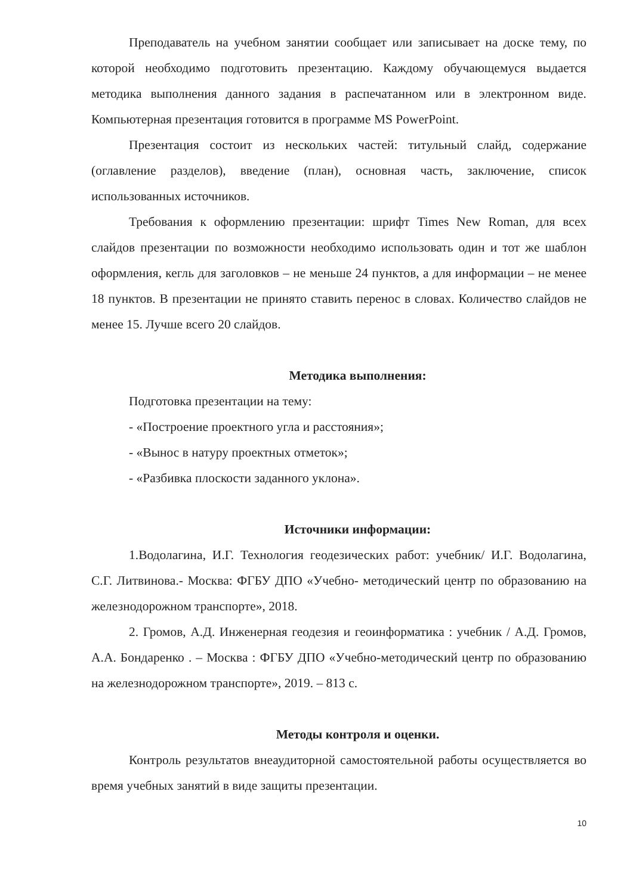Преподаватель на учебном занятии сообщает или записывает на доске тему, по которой необходимо подготовить презентацию. Каждому обучающемуся выдается методика выполнения данного задания в распечатанном или в электронном виде. Компьютерная презентация готовится в программе MS PowerPoint.
Презентация состоит из нескольких частей: титульный слайд, содержание (оглавление разделов), введение (план), основная часть, заключение, список использованных источников.
Требования к оформлению презентации: шрифт Times New Roman, для всех слайдов презентации по возможности необходимо использовать один и тот же шаблон оформления, кегль для заголовков – не меньше 24 пунктов, а для информации – не менее 18 пунктов. В презентации не принято ставить перенос в словах. Количество слайдов не менее 15. Лучше всего 20 слайдов.
Методика выполнения:
Подготовка презентации на тему:
- «Построение проектного угла и расстояния»;
- «Вынос в натуру проектных отметок»;
- «Разбивка плоскости заданного уклона».
Источники информации:
1.Водолагина, И.Г. Технология геодезических работ: учебник/ И.Г. Водолагина, С.Г. Литвинова.- Москва: ФГБУ ДПО «Учебно- методический центр по образованию на железнодорожном транспорте», 2018.
2. Громов, А.Д. Инженерная геодезия и геоинформатика : учебник / А.Д. Громов, А.А. Бондаренко . – Москва : ФГБУ ДПО «Учебно-методический центр по образованию на железнодорожном транспорте», 2019. – 813 с.
Методы контроля и оценки.
Контроль результатов внеаудиторной самостоятельной работы осуществляется во время учебных занятий в виде защиты презентации.
10